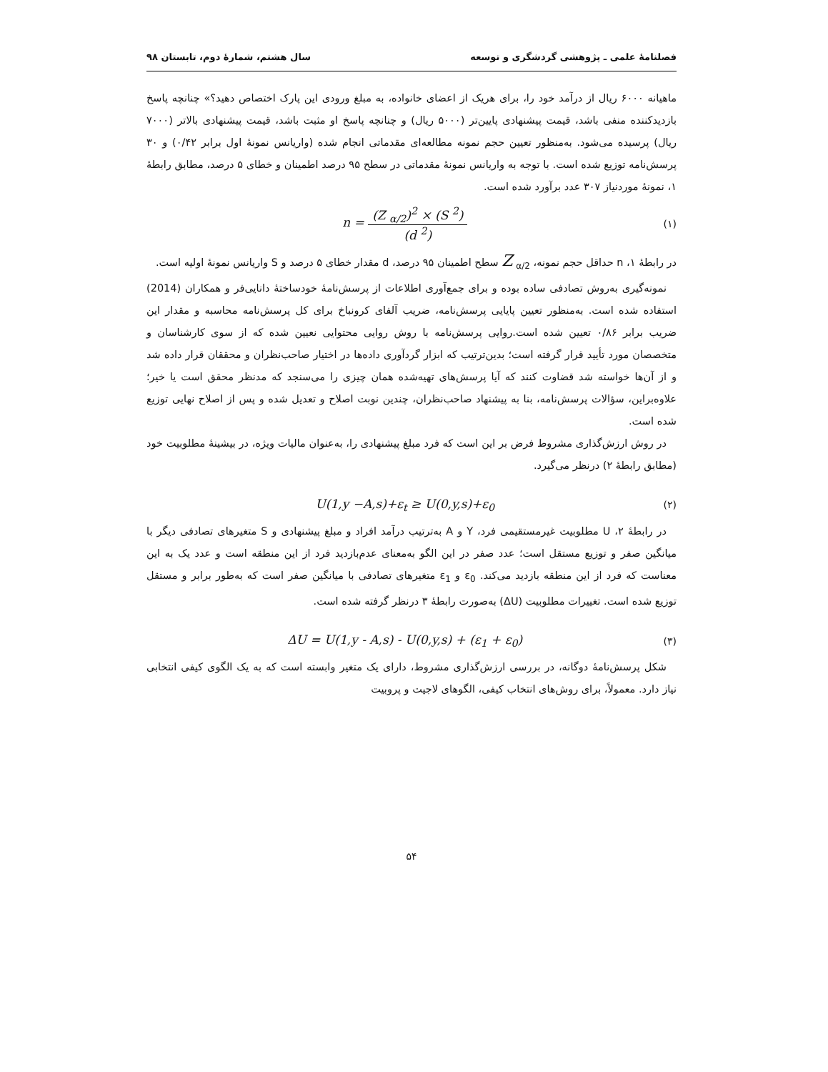فصلنامهٔ علمی ـ پژوهشی گردشگری و توسعه سال هشتم، شمارهٔ دوم، تابستان ۹۸
ماهیانه ۶۰۰۰ ریال از درآمد خود را، برای هریک از اعضای خانواده، به مبلغ ورودی این پارک اختصاص دهید؟» چنانچه پاسخ بازدیدکننده منفی باشد، قیمت پیشنهادی پایین‌تر (۵۰۰۰ ریال) و چنانچه پاسخ او مثبت باشد، قیمت پیشنهادی بالاتر (۷۰۰۰ ریال) پرسیده می‌شود. به‌منظور تعیین حجم نمونه مطالعه‌ای مقدماتی انجام شده (واریانس نمونهٔ اول برابر ۰/۴۲) و ۳۰ پرسش‌نامه توزیع شده است. با توجه به واریانس نمونهٔ مقدماتی در سطح ۹۵ درصد اطمینان و خطای ۵ درصد، مطابق رابطهٔ ۱، نمونهٔ موردنیاز ۳۰۷ عدد برآورد شده است.
(۱) n = (Z <sub>α/2</sub>)<sup>2</sup> × (S <sup>2</sup>) (d <sup>2</sup>)
در رابطهٔ ۱، n حداقل حجم نمونه، Z <sub>α/2</sub> سطح اطمینان ۹۵ درصد، d مقدار خطای ۵ درصد و S واریانس نمونهٔ اولیه است.
نمونه‌گیری به‌روش تصادفی ساده بوده و برای جمع‌آوری اطلاعات از پرسش‌نامهٔ خودساختهٔ دانایی‌فر و همکاران (2014) استفاده شده است. به‌منظور تعیین پایایی پرسش‌نامه، ضریب آلفای کرونباخ برای کل پرسش‌نامه محاسبه و مقدار این ضریب برابر ۰/۸۶ تعیین شده است.روایی پرسش‌نامه با روش روایی محتوایی نعیین شده که از سوی کارشناسان و متخصصان مورد تأیید قرار گرفته است؛ بدین‌ترتیب که ابزار گردآوری داده‌ها در اختیار صاحب‌نظران و محققان قرار داده شد و از آن‌ها خواسته شد قضاوت کنند که آیا پرسش‌های تهیه‌شده همان چیزی را می‌سنجد که مدنظر محقق است یا خیر؛ علاوه‌براین، سؤالات پرسش‌نامه، بنا به پیشنهاد صاحب‌نظران، چندین نوبت اصلاح و تعدیل شده و پس از اصلاح نهایی توزیع شده است.
در روش ارزش‌گذاری مشروط فرض بر این است که فرد مبلغ پیشنهادی را، به‌عنوان مالیات ویژه، در بیشینهٔ مطلوبیت خود (مطابق رابطهٔ ۲) درنظر می‌گیرد.
(۲) U(1,y −A,s)+ε<sub>t</sub> ≥ U(0,y,s)+ε<sub>0</sub>
در رابطهٔ ۲، U مطلوبیت غیرمستقیمی فرد، Y و A به‌ترتیب درآمد افراد و مبلغ پیشنهادی و S متغیرهای تصادفی دیگر با میانگین صفر و توزیع مستقل است؛ عدد صفر در این الگو به‌معنای عدم‌بازدید فرد از این منطقه است و عدد یک به این معناست که فرد از این منطقه بازدید می‌کند. ε<sub>0</sub> و ε<sub>1</sub> متغیرهای تصادفی با میانگین صفر است که به‌طور برابر و مستقل توزیع شده است. تغییرات مطلوبیت (ΔU) به‌صورت رابطهٔ ۳ درنظر گرفته شده است.
(۳) ΔU = U(1,y - A,s) - U(0,y,s) + (ε<sub>1</sub> + ε<sub>0</sub>)
شکل پرسش‌نامهٔ دوگانه، در بررسی ارزش‌گذاری مشروط، دارای یک متغیر وابسته است که به یک الگوی کیفی انتخابی نیاز دارد. معمولاً، برای روش‌های انتخاب کیفی، الگوهای لاجیت و پروبیت
۵۴